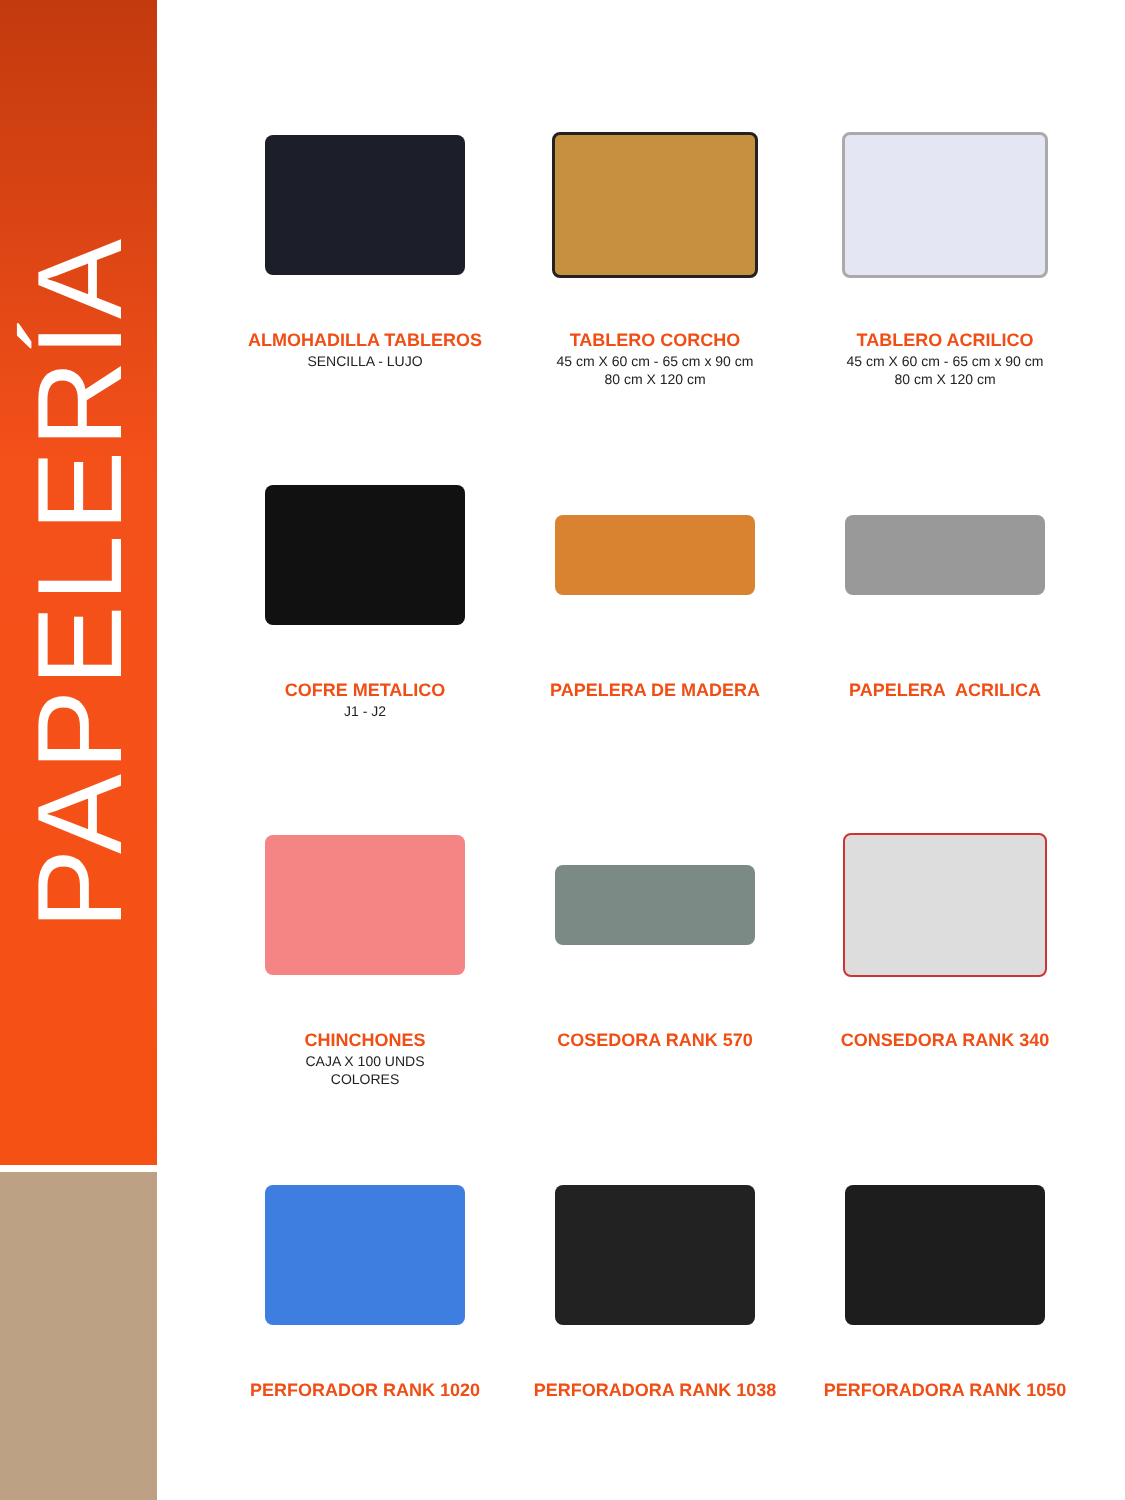PAPELERÍA
ALMOHADILLA TABLEROS
SENCILLA - LUJO
TABLERO CORCHO
45 cm X 60 cm - 65 cm x 90 cm
80 cm X 120 cm
TABLERO ACRILICO
45 cm X 60 cm - 65 cm x 90 cm
80 cm X 120 cm
COFRE METALICO
J1 - J2
PAPELERA DE MADERA
PAPELERA ACRILICA
CHINCHONES
CAJA X 100 UNDS
COLORES
COSEDORA RANK 570
CONSEDORA RANK 340
PERFORADOR RANK 1020
PERFORADORA RANK 1038
PERFORADORA RANK 1050